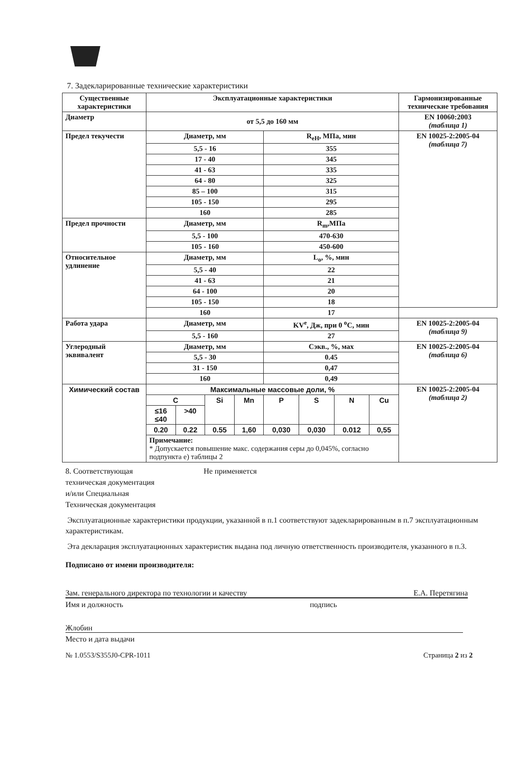7. Задекларированные технические характеристики
| Существенные характеристики | Эксплуатационные характеристики | | | | | | | | Гармонизированные технические требования |
| --- | --- | --- | --- | --- | --- | --- | --- | --- | --- |
| Диаметр | от 5,5 до 160 мм | | | | | | | | EN 10060:2003 (таблица 1) |
| Предел текучести | Диаметр, мм | | | | R<sub>eH</sub>, МПа, мин | | | | EN 10025-2:2005-04 (таблица 7) |
| | 5,5 - 16 | | | | 355 | | | | |
| | 17 - 40 | | | | 345 | | | | |
| | 41 - 63 | | | | 335 | | | | |
| | 64 - 80 | | | | 325 | | | | |
| | 85 – 100 | | | | 315 | | | | |
| | 105 - 150 | | | | 295 | | | | |
| | 160 | | | | 285 | | | | |
| Предел прочности | Диаметр, мм | | | | R<sub>m</sub>,МПа | | | | |
| | 5,5 - 100 | | | | 470-630 | | | | |
| | 105 - 160 | | | | 450-600 | | | | |
| Относительное удлинение | Диаметр, мм | | | | L<sub>o</sub>, %, мин | | | | |
| | 5,5 - 40 | | | | 22 | | | | |
| | 41 - 63 | | | | 21 | | | | |
| | 64 - 100 | | | | 20 | | | | |
| | 105 - 150 | | | | 18 | | | | |
| | 160 | | | | 17 | | | | |
| Работа удара | Диаметр, мм | | | | KV<sup>e</sup>, Дж, при 0 <sup>o</sup>C, мин | | | | EN 10025-2:2005-04 (таблица 9) |
| | 5,5 - 160 | | | | 27 | | | | |
| Углеродный эквивалент | Диаметр, мм | | | | Сэкв., %, мах | | | | EN 10025-2:2005-04 (таблица 6) |
| | 5,5 - 30 | | | | 0.45 | | | | |
| | 31 - 150 | | | | 0,47 | | | | |
| | 160 | | | | 0,49 | | | | |
| Химический состав | Максимальные массовые доли, % | | | | | | | | EN 10025-2:2005-04 (таблица 2) |
| | C | | Si | Mn | P | S | N | Cu | |
| | ≤16 ≤40 | >40 | | | | | | | |
| | 0.20 | 0.22 | 0.55 | 1,60 | 0,030 | 0,030 | 0.012 | 0,55 | |
| | Примечание: * Допускается повышение макс. содержания серы до 0,045%, согласно подпункта е) таблицы 2 | | | | | | | | |
8. Соответствующая
техническая документация
и/или Специальная
Техническая документация
Не применяется
Эксплуатационные характеристики продукции, указанной в п.1 соответствуют задекларированным в п.7 эксплуатационным характеристикам.
Эта декларация эксплуатационных характеристик выдана под личную ответственность производителя, указанного в п.3.
Подписано от имени производителя:
Зам. генерального директора по технологии и качеству Е.А. Перетягина
Имя и должность подпись
Жлобин
Место и дата выдачи
№ 1.0553/S355J0-CPR-1011 Страница 2 из 2